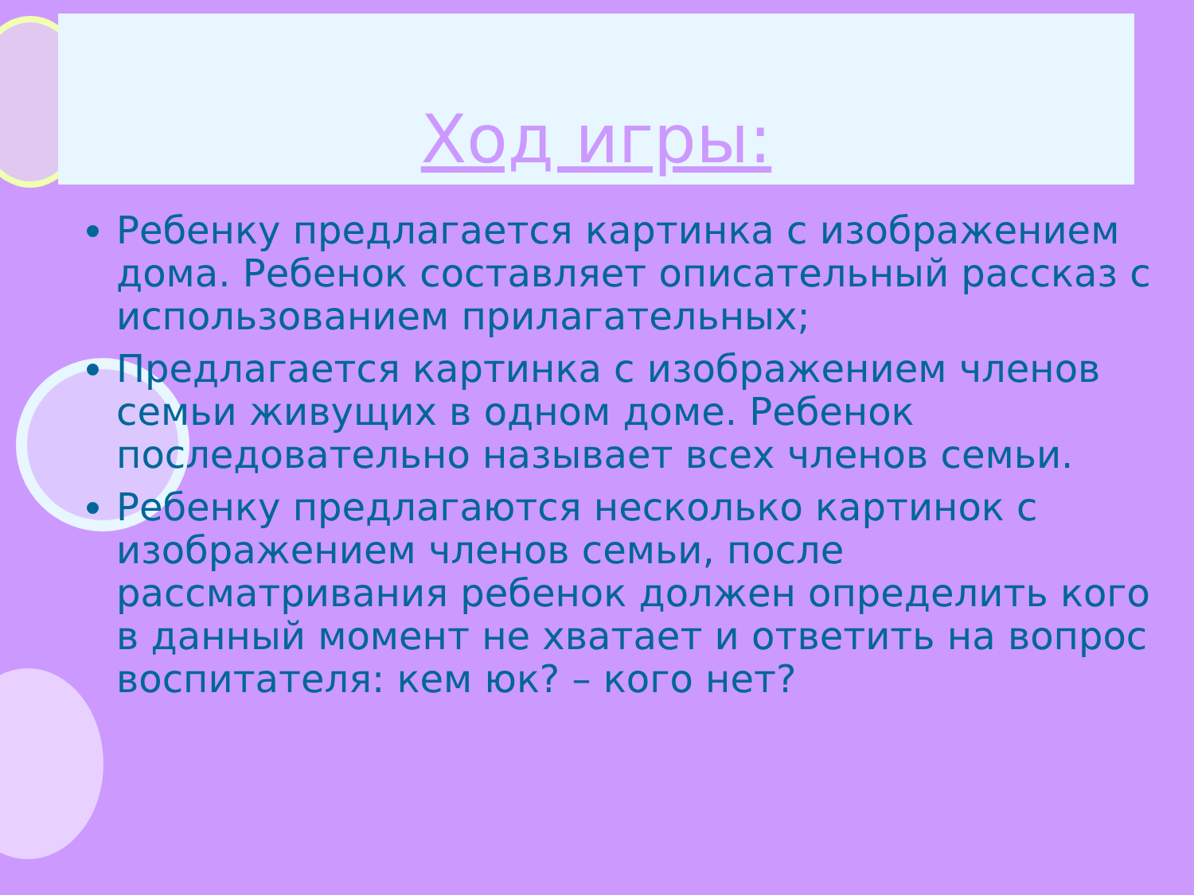Ход игры:
Ребенку предлагается картинка с изображением дома. Ребенок составляет описательный рассказ с использованием прилагательных;
Предлагается картинка с изображением членов семьи живущих в одном доме. Ребенок последовательно называет всех членов семьи.
Ребенку предлагаются несколько картинок с изображением членов семьи, после рассматривания ребенок должен определить кого в данный момент не хватает и ответить на вопрос воспитателя: кем юк? – кого нет?